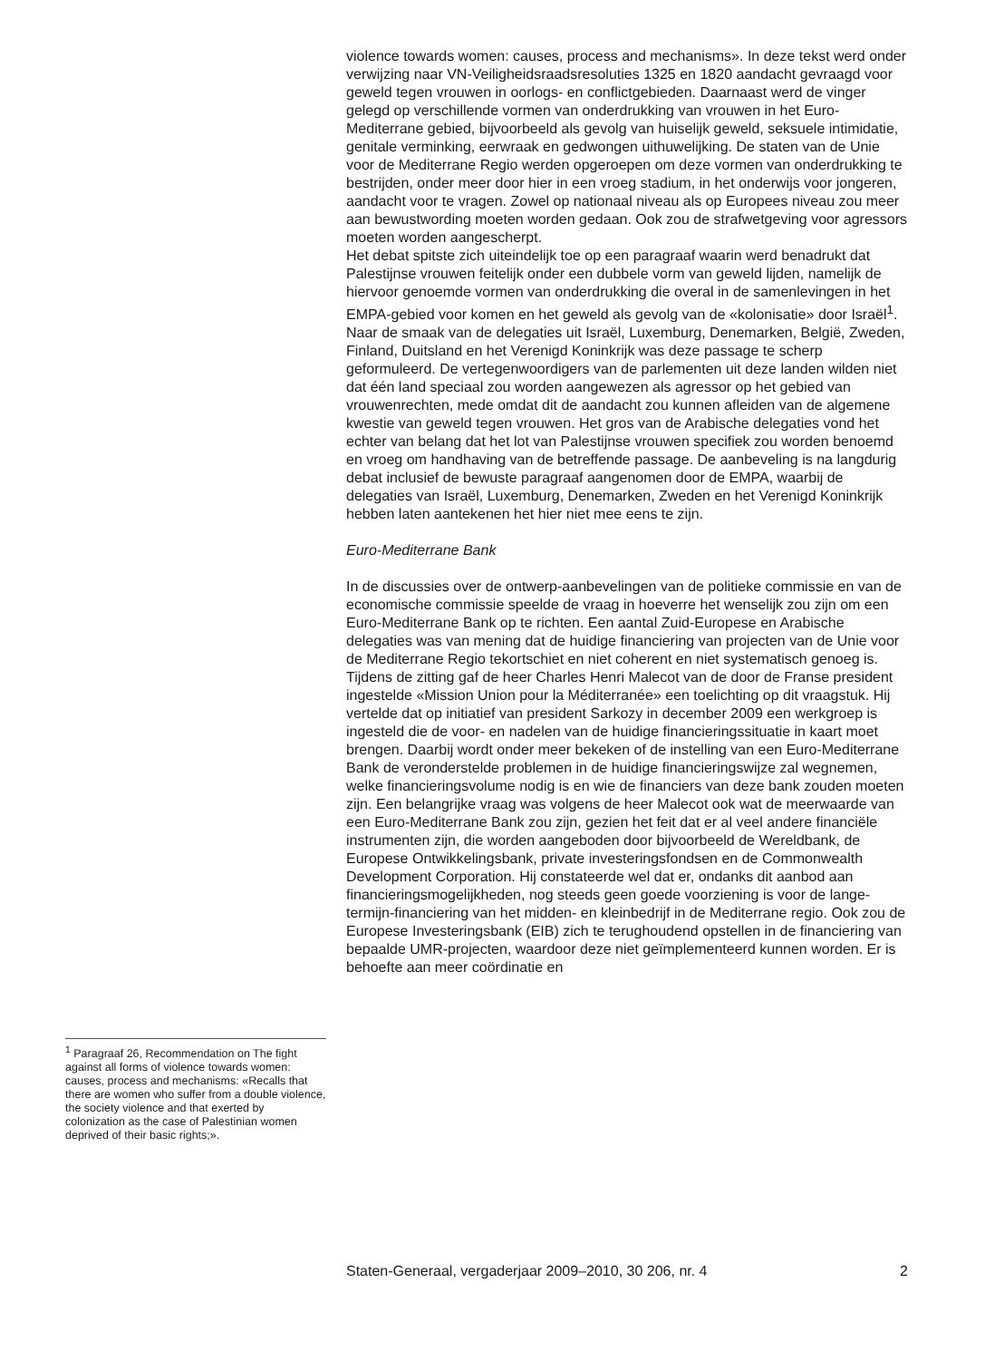<sup>1</sup> Paragraaf 26, Recommendation on The fight against all forms of violence towards women: causes, process and mechanisms: «Recalls that there are women who suffer from a double violence, the society violence and that exerted by colonization as the case of Palestinian women deprived of their basic rights;».
violence towards women: causes, process and mechanisms». In deze tekst werd onder verwijzing naar VN-Veiligheidsraadsresoluties 1325 en 1820 aandacht gevraagd voor geweld tegen vrouwen in oorlogs- en conflictgebieden. Daarnaast werd de vinger gelegd op verschillende vormen van onderdrukking van vrouwen in het Euro-Mediterrane gebied, bijvoorbeeld als gevolg van huiselijk geweld, seksuele intimidatie, genitale verminking, eerwraak en gedwongen uithuwelijking. De staten van de Unie voor de Mediterrane Regio werden opgeroepen om deze vormen van onderdrukking te bestrijden, onder meer door hier in een vroeg stadium, in het onderwijs voor jongeren, aandacht voor te vragen. Zowel op nationaal niveau als op Europees niveau zou meer aan bewustwording moeten worden gedaan. Ook zou de strafwetgeving voor agressors moeten worden aangescherpt.
Het debat spitste zich uiteindelijk toe op een paragraaf waarin werd benadrukt dat Palestijnse vrouwen feitelijk onder een dubbele vorm van geweld lijden, namelijk de hiervoor genoemde vormen van onderdrukking die overal in de samenlevingen in het EMPA-gebied voor komen en het geweld als gevolg van de «kolonisatie» door Israël<sup>1</sup>. Naar de smaak van de delegaties uit Israël, Luxemburg, Denemarken, België, Zweden, Finland, Duitsland en het Verenigd Koninkrijk was deze passage te scherp geformuleerd. De vertegenwoordigers van de parlementen uit deze landen wilden niet dat één land speciaal zou worden aangewezen als agressor op het gebied van vrouwenrechten, mede omdat dit de aandacht zou kunnen afleiden van de algemene kwestie van geweld tegen vrouwen. Het gros van de Arabische delegaties vond het echter van belang dat het lot van Palestijnse vrouwen specifiek zou worden benoemd en vroeg om handhaving van de betreffende passage. De aanbeveling is na langdurig debat inclusief de bewuste paragraaf aangenomen door de EMPA, waarbij de delegaties van Israël, Luxemburg, Denemarken, Zweden en het Verenigd Koninkrijk hebben laten aantekenen het hier niet mee eens te zijn.
Euro-Mediterrane Bank
In de discussies over de ontwerp-aanbevelingen van de politieke commissie en van de economische commissie speelde de vraag in hoeverre het wenselijk zou zijn om een Euro-Mediterrane Bank op te richten. Een aantal Zuid-Europese en Arabische delegaties was van mening dat de huidige financiering van projecten van de Unie voor de Mediterrane Regio tekortschiet en niet coherent en niet systematisch genoeg is. Tijdens de zitting gaf de heer Charles Henri Malecot van de door de Franse president ingestelde «Mission Union pour la Méditerranée» een toelichting op dit vraagstuk. Hij vertelde dat op initiatief van president Sarkozy in december 2009 een werkgroep is ingesteld die de voor- en nadelen van de huidige financieringssituatie in kaart moet brengen. Daarbij wordt onder meer bekeken of de instelling van een Euro-Mediterrane Bank de veronderstelde problemen in de huidige financieringswijze zal wegnemen, welke financieringsvolume nodig is en wie de financiers van deze bank zouden moeten zijn. Een belangrijke vraag was volgens de heer Malecot ook wat de meerwaarde van een Euro-Mediterrane Bank zou zijn, gezien het feit dat er al veel andere financiële instrumenten zijn, die worden aangeboden door bijvoorbeeld de Wereldbank, de Europese Ontwikkelingsbank, private investeringsfondsen en de Commonwealth Development Corporation. Hij constateerde wel dat er, ondanks dit aanbod aan financieringsmogelijkheden, nog steeds geen goede voorziening is voor de lange-termijn-financiering van het midden- en kleinbedrijf in de Mediterrane regio. Ook zou de Europese Investeringsbank (EIB) zich te terughoudend opstellen in de financiering van bepaalde UMR-projecten, waardoor deze niet geïmplementeerd kunnen worden. Er is behoefte aan meer coördinatie en
Staten-Generaal, vergaderjaar 2009–2010, 30 206, nr. 4 2